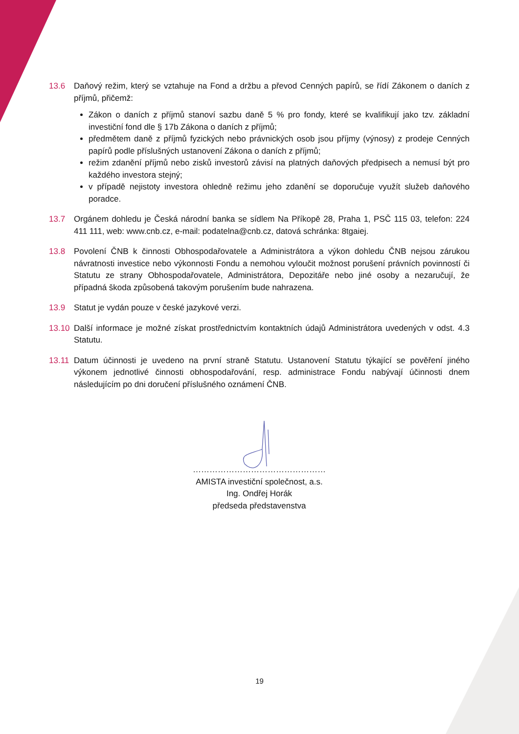13.6 Daňový režim, který se vztahuje na Fond a držbu a převod Cenných papírů, se řídí Zákonem o daních z příjmů, přičemž:
Zákon o daních z příjmů stanoví sazbu daně 5 % pro fondy, které se kvalifikují jako tzv. základní investiční fond dle § 17b Zákona o daních z příjmů;
předmětem daně z příjmů fyzických nebo právnických osob jsou příjmy (výnosy) z prodeje Cenných papírů podle příslušných ustanovení Zákona o daních z příjmů;
režim zdanění příjmů nebo zisků investorů závisí na platných daňových předpisech a nemusí být pro každého investora stejný;
v případě nejistoty investora ohledně režimu jeho zdanění se doporučuje využít služeb daňového poradce.
13.7 Orgánem dohledu je Česká národní banka se sídlem Na Příkopě 28, Praha 1, PSČ 115 03, telefon: 224 411 111, web: www.cnb.cz, e-mail: podatelna@cnb.cz, datová schránka: 8tgaiej.
13.8 Povolení ČNB k činnosti Obhospodařovatele a Administrátora a výkon dohledu ČNB nejsou zárukou návratnosti investice nebo výkonnosti Fondu a nemohou vyloučit možnost porušení právních povinností či Statutu ze strany Obhospodařovatele, Administrátora, Depozitáře nebo jiné osoby a nezaručují, že případná škoda způsobená takovým porušením bude nahrazena.
13.9 Statut je vydán pouze v české jazykové verzi.
13.10 Další informace je možné získat prostřednictvím kontaktních údajů Administrátora uvedených v odst. 4.3 Statutu.
13.11 Datum účinnosti je uvedeno na první straně Statutu. Ustanovení Statutu týkající se pověření jiného výkonem jednotlivé činnosti obhospodařování, resp. administrace Fondu nabývají účinnosti dnem následujícím po dni doručení příslušného oznámení ČNB.
…………………………………………
AMISTA investiční společnost, a.s.
Ing. Ondřej Horák
předseda představenstva
19